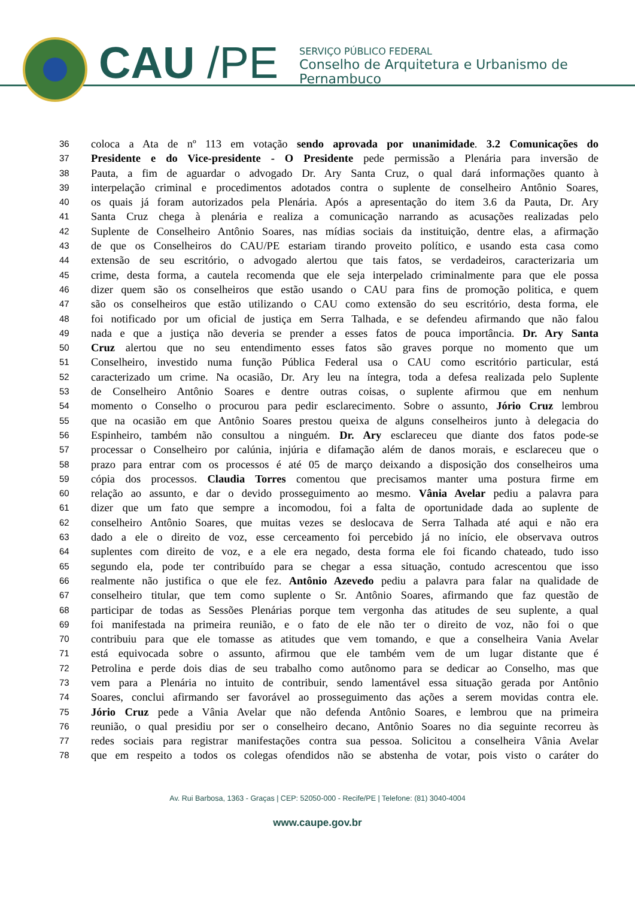CAU /PE
SERVIÇO PÚBLICO FEDERAL
Conselho de Arquitetura e Urbanismo de Pernambuco
36 coloca a Ata de nº 113 em votação sendo aprovada por unanimidade. 3.2 Comunicações do
37 Presidente e do Vice-presidente - O Presidente pede permissão a Plenária para inversão de
38 Pauta, a fim de aguardar o advogado Dr. Ary Santa Cruz, o qual dará informações quanto à
39 interpelação criminal e procedimentos adotados contra o suplente de conselheiro Antônio Soares,
40 os quais já foram autorizados pela Plenária. Após a apresentação do item 3.6 da Pauta, Dr. Ary
41 Santa Cruz chega à plenária e realiza a comunicação narrando as acusações realizadas pelo
42 Suplente de Conselheiro Antônio Soares, nas mídias sociais da instituição, dentre elas, a afirmação
43 de que os Conselheiros do CAU/PE estariam tirando proveito político, e usando esta casa como
44 extensão de seu escritório, o advogado alertou que tais fatos, se verdadeiros, caracterizaria um
45 crime, desta forma, a cautela recomenda que ele seja interpelado criminalmente para que ele possa
46 dizer quem são os conselheiros que estão usando o CAU para fins de promoção politica, e quem
47 são os conselheiros que estão utilizando o CAU como extensão do seu escritório, desta forma, ele
48 foi notificado por um oficial de justiça em Serra Talhada, e se defendeu afirmando que não falou
49 nada e que a justiça não deveria se prender a esses fatos de pouca importância. Dr. Ary Santa
50 Cruz alertou que no seu entendimento esses fatos são graves porque no momento que um
51 Conselheiro, investido numa função Pública Federal usa o CAU como escritório particular, está
52 caracterizado um crime. Na ocasião, Dr. Ary leu na íntegra, toda a defesa realizada pelo Suplente
53 de Conselheiro Antônio Soares e dentre outras coisas, o suplente afirmou que em nenhum
54 momento o Conselho o procurou para pedir esclarecimento. Sobre o assunto, Jório Cruz lembrou
55 que na ocasião em que Antônio Soares prestou queixa de alguns conselheiros junto à delegacia do
56 Espinheiro, também não consultou a ninguém. Dr. Ary esclareceu que diante dos fatos pode-se
57 processar o Conselheiro por calúnia, injúria e difamação além de danos morais, e esclareceu que o
58 prazo para entrar com os processos é até 05 de março deixando a disposição dos conselheiros uma
59 cópia dos processos. Claudia Torres comentou que precisamos manter uma postura firme em
60 relação ao assunto, e dar o devido prosseguimento ao mesmo. Vânia Avelar pediu a palavra para
61 dizer que um fato que sempre a incomodou, foi a falta de oportunidade dada ao suplente de
62 conselheiro Antônio Soares, que muitas vezes se deslocava de Serra Talhada até aqui e não era
63 dado a ele o direito de voz, esse cerceamento foi percebido já no início, ele observava outros
64 suplentes com direito de voz, e a ele era negado, desta forma ele foi ficando chateado, tudo isso
65 segundo ela, pode ter contribuído para se chegar a essa situação, contudo acrescentou que isso
66 realmente não justifica o que ele fez. Antônio Azevedo pediu a palavra para falar na qualidade de
67 conselheiro titular, que tem como suplente o Sr. Antônio Soares, afirmando que faz questão de
68 participar de todas as Sessões Plenárias porque tem vergonha das atitudes de seu suplente, a qual
69 foi manifestada na primeira reunião, e o fato de ele não ter o direito de voz, não foi o que
70 contribuiu para que ele tomasse as atitudes que vem tomando, e que a conselheira Vania Avelar
71 está equivocada sobre o assunto, afirmou que ele também vem de um lugar distante que é
72 Petrolina e perde dois dias de seu trabalho como autônomo para se dedicar ao Conselho, mas que
73 vem para a Plenária no intuito de contribuir, sendo lamentável essa situação gerada por Antônio
74 Soares, conclui afirmando ser favorável ao prosseguimento das ações a serem movidas contra ele.
75 Jório Cruz pede a Vânia Avelar que não defenda Antônio Soares, e lembrou que na primeira
76 reunião, o qual presidiu por ser o conselheiro decano, Antônio Soares no dia seguinte recorreu às
77 redes sociais para registrar manifestações contra sua pessoa. Solicitou a conselheira Vânia Avelar
78 que em respeito a todos os colegas ofendidos não se abstenha de votar, pois visto o caráter do
Av. Rui Barbosa, 1363 - Graças | CEP: 52050-000 - Recife/PE | Telefone: (81) 3040-4004
www.caupe.gov.br